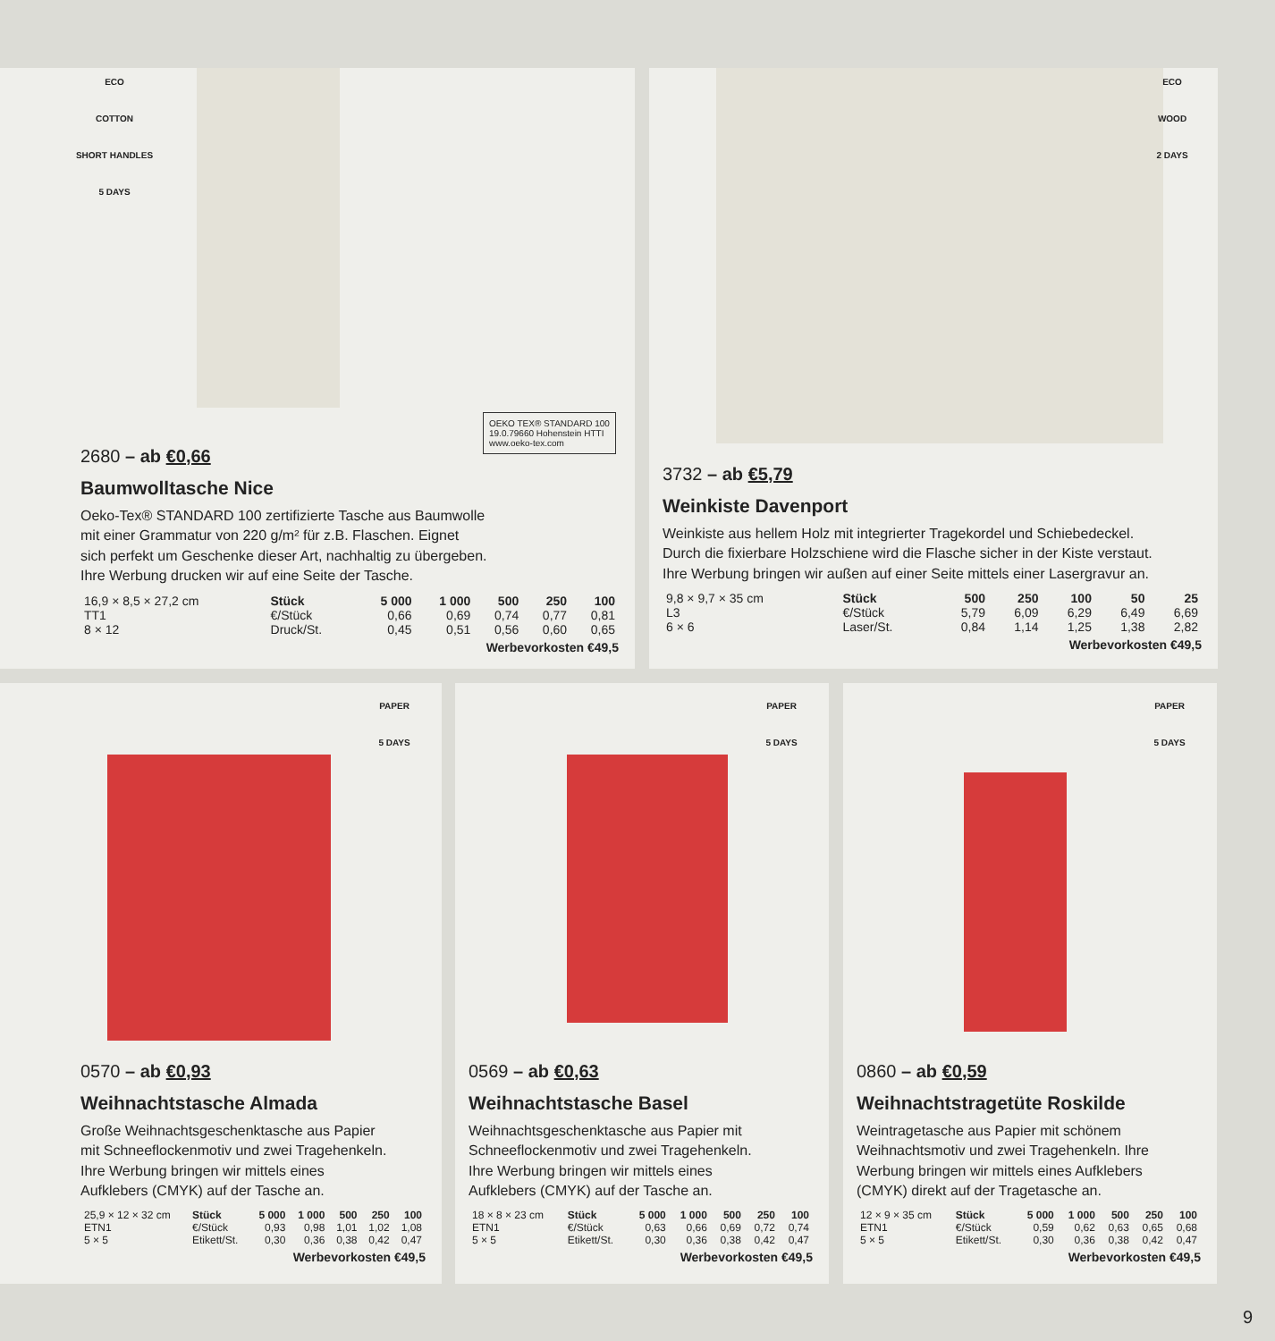ECO
COTTON
SHORT HANDLES
5 DAYS
OEKO TEX® STANDARD 100 19.0.79660 Hohenstein HTTI www.oeko-tex.com
2680 – ab €0,66
Baumwolltasche Nice
Oeko-Tex® STANDARD 100 zertifizierte Tasche aus Baumwolle
mit einer Grammatur von 220 g/m² für z.B. Flaschen. Eignet
sich perfekt um Geschenke dieser Art, nachhaltig zu übergeben.
Ihre Werbung drucken wir auf eine Seite der Tasche.
| 16,9 × 8,5 × 27,2 cm | Stück | 5 000 | 1 000 | 500 | 250 | 100 |
| TT1 | €/Stück | 0,66 | 0,69 | 0,74 | 0,77 | 0,81 |
| 8 × 12 | Druck/St. | 0,45 | 0,51 | 0,56 | 0,60 | 0,65 |
Werbevorkosten €49,5
ECO
WOOD
2 DAYS
3732 – ab €5,79
Weinkiste Davenport
Weinkiste aus hellem Holz mit integrierter Tragekordel und Schiebedeckel.
Durch die fixierbare Holzschiene wird die Flasche sicher in der Kiste verstaut.
Ihre Werbung bringen wir außen auf einer Seite mittels einer Lasergravur an.
| 9,8 × 9,7 × 35 cm | Stück | 500 | 250 | 100 | 50 | 25 |
| L3 | €/Stück | 5,79 | 6,09 | 6,29 | 6,49 | 6,69 |
| 6 × 6 | Laser/St. | 0,84 | 1,14 | 1,25 | 1,38 | 2,82 |
Werbevorkosten €49,5
PAPER
5 DAYS
0570 – ab €0,93
Weihnachtstasche Almada
Große Weihnachtsgeschenktasche aus Papier
mit Schneeflockenmotiv und zwei Tragehenkeln.
Ihre Werbung bringen wir mittels eines
Aufklebers (CMYK) auf der Tasche an.
| 25,9 × 12 × 32 cm | Stück | 5 000 | 1 000 | 500 | 250 | 100 |
| ETN1 | €/Stück | 0,93 | 0,98 | 1,01 | 1,02 | 1,08 |
| 5 × 5 | Etikett/St. | 0,30 | 0,36 | 0,38 | 0,42 | 0,47 |
Werbevorkosten €49,5
PAPER
5 DAYS
0569 – ab €0,63
Weihnachtstasche Basel
Weihnachtsgeschenktasche aus Papier mit
Schneeflockenmotiv und zwei Tragehenkeln.
Ihre Werbung bringen wir mittels eines
Aufklebers (CMYK) auf der Tasche an.
| 18 × 8 × 23 cm | Stück | 5 000 | 1 000 | 500 | 250 | 100 |
| ETN1 | €/Stück | 0,63 | 0,66 | 0,69 | 0,72 | 0,74 |
| 5 × 5 | Etikett/St. | 0,30 | 0,36 | 0,38 | 0,42 | 0,47 |
Werbevorkosten €49,5
PAPER
5 DAYS
0860 – ab €0,59
Weihnachtstragetüte Roskilde
Weintragetasche aus Papier mit schönem
Weihnachtsmotiv und zwei Tragehenkeln. Ihre
Werbung bringen wir mittels eines Aufklebers
(CMYK) direkt auf der Tragetasche an.
| 12 × 9 × 35 cm | Stück | 5 000 | 1 000 | 500 | 250 | 100 |
| ETN1 | €/Stück | 0,59 | 0,62 | 0,63 | 0,65 | 0,68 |
| 5 × 5 | Etikett/St. | 0,30 | 0,36 | 0,38 | 0,42 | 0,47 |
Werbevorkosten €49,5
9